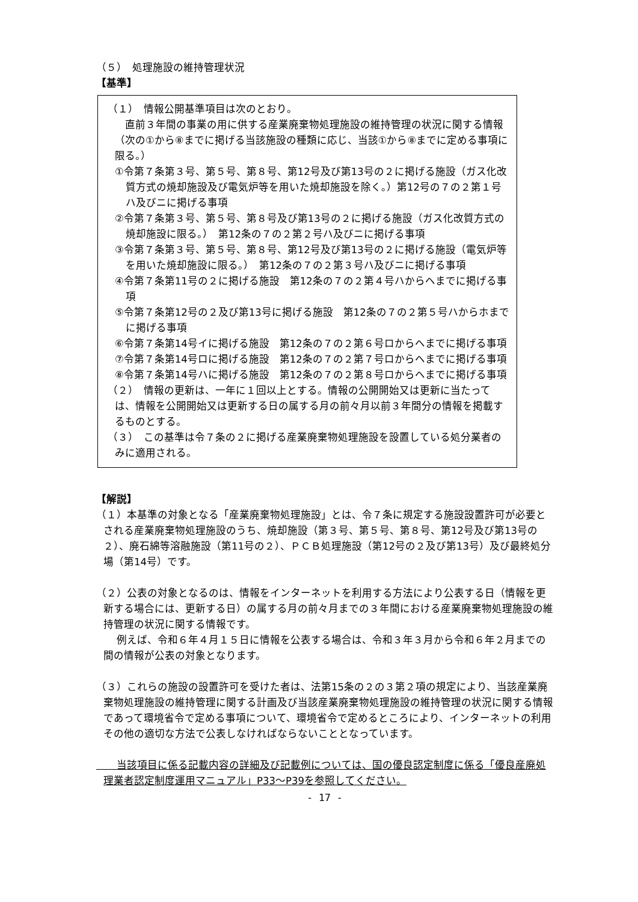（５）　処理施設の維持管理状況
【基準】
（１）　情報公開基準項目は次のとおり。
　直前３年間の事業の用に供する産業廃棄物処理施設の維持管理の状況に関する情報（次の①から⑧までに掲げる当該施設の種類に応じ、当該①から⑧までに定める事項に限る。）
①令第７条第３号、第５号、第８号、第12号及び第13号の２に掲げる施設（ガス化改質方式の焼却施設及び電気炉等を用いた焼却施設を除く。）第12号の７の２第１号ハ及びニに掲げる事項
②令第７条第３号、第５号、第８号及び第13号の２に掲げる施設（ガス化改質方式の焼却施設に限る。）　第12条の７の２第２号ハ及びニに掲げる事項
③令第７条第３号、第５号、第８号、第12号及び第13号の２に掲げる施設（電気炉等を用いた焼却施設に限る。）　第12条の７の２第３号ハ及びニに掲げる事項
④令第７条第11号の２に掲げる施設　第12条の７の２第４号ハからヘまでに掲げる事項
⑤令第７条第12号の２及び第13号に掲げる施設　第12条の７の２第５号ハからホまでに掲げる事項
⑥令第７条第14号イに掲げる施設　第12条の７の２第６号ロからヘまでに掲げる事項
⑦令第７条第14号ロに掲げる施設　第12条の７の２第７号ロからヘまでに掲げる事項
⑧令第７条第14号ハに掲げる施設　第12条の７の２第８号ロからヘまでに掲げる事項
（２）　情報の更新は、一年に１回以上とする。情報の公開開始又は更新に当たっては、情報を公開開始又は更新する日の属する月の前々月以前３年間分の情報を掲載するものとする。
（３）　この基準は令７条の２に掲げる産業廃棄物処理施設を設置している処分業者のみに適用される。
【解説】
（１）本基準の対象となる「産業廃棄物処理施設」とは、令７条に規定する施設設置許可が必要とされる産業廃棄物処理施設のうち、焼却施設（第３号、第５号、第８号、第12号及び第13号の２）、廃石綿等溶融施設（第11号の２）、ＰＣＢ処理施設（第12号の２及び第13号）及び最終処分場（第14号）です。
（２）公表の対象となるのは、情報をインターネットを利用する方法により公表する日（情報を更新する場合には、更新する日）の属する月の前々月までの３年間における産業廃棄物処理施設の維持管理の状況に関する情報です。
　　例えば、令和６年４月１５日に情報を公表する場合は、令和３年３月から令和６年２月までの間の情報が公表の対象となります。
（３）これらの施設の設置許可を受けた者は、法第15条の２の３第２項の規定により、当該産業廃棄物処理施設の維持管理に関する計画及び当該産業廃棄物処理施設の維持管理の状況に関する情報であって環境省令で定める事項について、環境省令で定めるところにより、インターネットの利用その他の適切な方法で公表しなければならないこととなっています。
　　当該項目に係る記載内容の詳細及び記載例については、国の優良認定制度に係る「優良産廃処理業者認定制度運用マニュアル」P33～P39を参照してください。
- 17 -